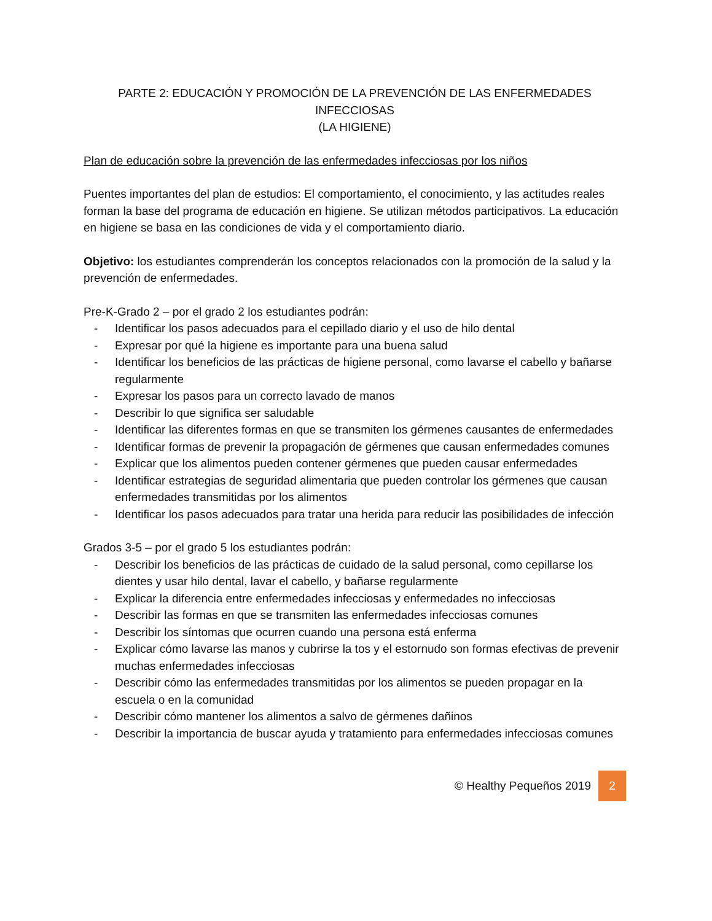PARTE 2: EDUCACIÓN Y PROMOCIÓN DE LA PREVENCIÓN DE LAS ENFERMEDADES INFECCIOSAS
(LA HIGIENE)
Plan de educación sobre la prevención de las enfermedades infecciosas por los niños
Puentes importantes del plan de estudios: El comportamiento, el conocimiento, y las actitudes reales forman la base del programa de educación en higiene. Se utilizan métodos participativos. La educación en higiene se basa en las condiciones de vida y el comportamiento diario.
Objetivo: los estudiantes comprenderán los conceptos relacionados con la promoción de la salud y la prevención de enfermedades.
Pre-K-Grado 2 – por el grado 2 los estudiantes podrán:
- Identificar los pasos adecuados para el cepillado diario y el uso de hilo dental
- Expresar por qué la higiene es importante para una buena salud
- Identificar los beneficios de las prácticas de higiene personal, como lavarse el cabello y bañarse regularmente
- Expresar los pasos para un correcto lavado de manos
- Describir lo que significa ser saludable
- Identificar las diferentes formas en que se transmiten los gérmenes causantes de enfermedades
- Identificar formas de prevenir la propagación de gérmenes que causan enfermedades comunes
- Explicar que los alimentos pueden contener gérmenes que pueden causar enfermedades
- Identificar estrategias de seguridad alimentaria que pueden controlar los gérmenes que causan enfermedades transmitidas por los alimentos
- Identificar los pasos adecuados para tratar una herida para reducir las posibilidades de infección
Grados 3-5 – por el grado 5 los estudiantes podrán:
- Describir los beneficios de las prácticas de cuidado de la salud personal, como cepillarse los dientes y usar hilo dental, lavar el cabello, y bañarse regularmente
- Explicar la diferencia entre enfermedades infecciosas y enfermedades no infecciosas
- Describir las formas en que se transmiten las enfermedades infecciosas comunes
- Describir los síntomas que ocurren cuando una persona está enferma
- Explicar cómo lavarse las manos y cubrirse la tos y el estornudo son formas efectivas de prevenir muchas enfermedades infecciosas
- Describir cómo las enfermedades transmitidas por los alimentos se pueden propagar en la escuela o en la comunidad
- Describir cómo mantener los alimentos a salvo de gérmenes dañinos
- Describir la importancia de buscar ayuda y tratamiento para enfermedades infecciosas comunes
© Healthy Pequeños 2019 2